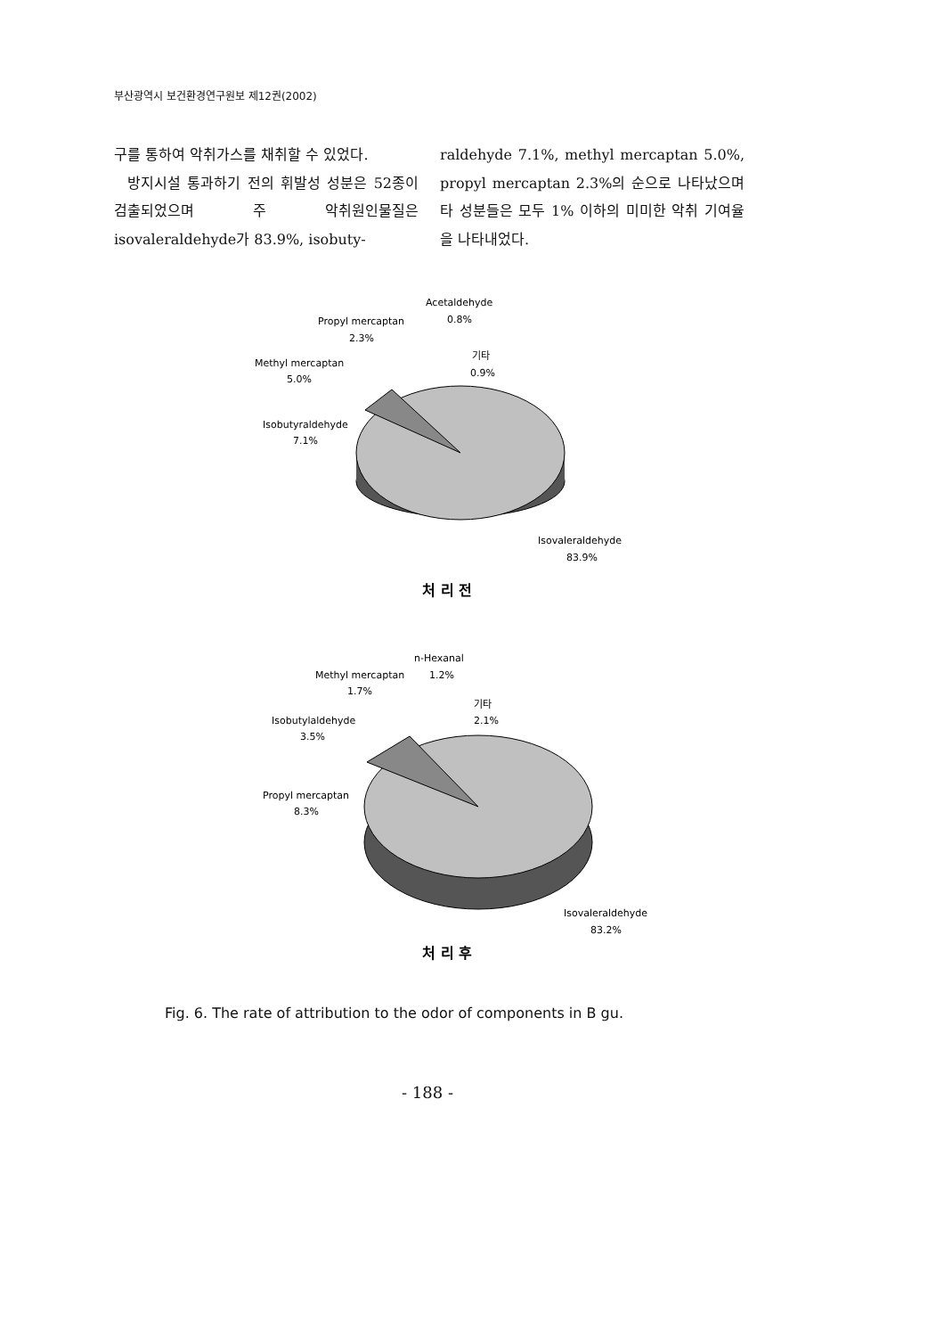부산광역시 보건환경연구원보 제12권(2002)
구를 통하여 악취가스를 채취할 수 있었다.
방지시설 통과하기 전의 휘발성 성분은 52종이 검출되었으며 주 악취원인물질은 isovaleraldehyde가 83.9%, isobuty-
raldehyde 7.1%, methyl mercaptan 5.0%, propyl mercaptan 2.3%의 순으로 나타났으며 타 성분들은 모두 1% 이하의 미미한 악취 기여율을 나타내었다.
Propyl mercaptan
2.3%
Acetaldehyde
0.8%
기타
0.9%
Methyl mercaptan
5.0%
Isobutyraldehyde
7.1%
Isovaleraldehyde
83.9%
처 리 전
n-Hexanal
1.2%
Methyl mercaptan
1.7%
기타
2.1%
Isobutylaldehyde
3.5%
Propyl mercaptan
8.3%
Isovaleraldehyde
83.2%
처 리 후
Fig. 6. The rate of attribution to the odor of components in B gu.
- 188 -